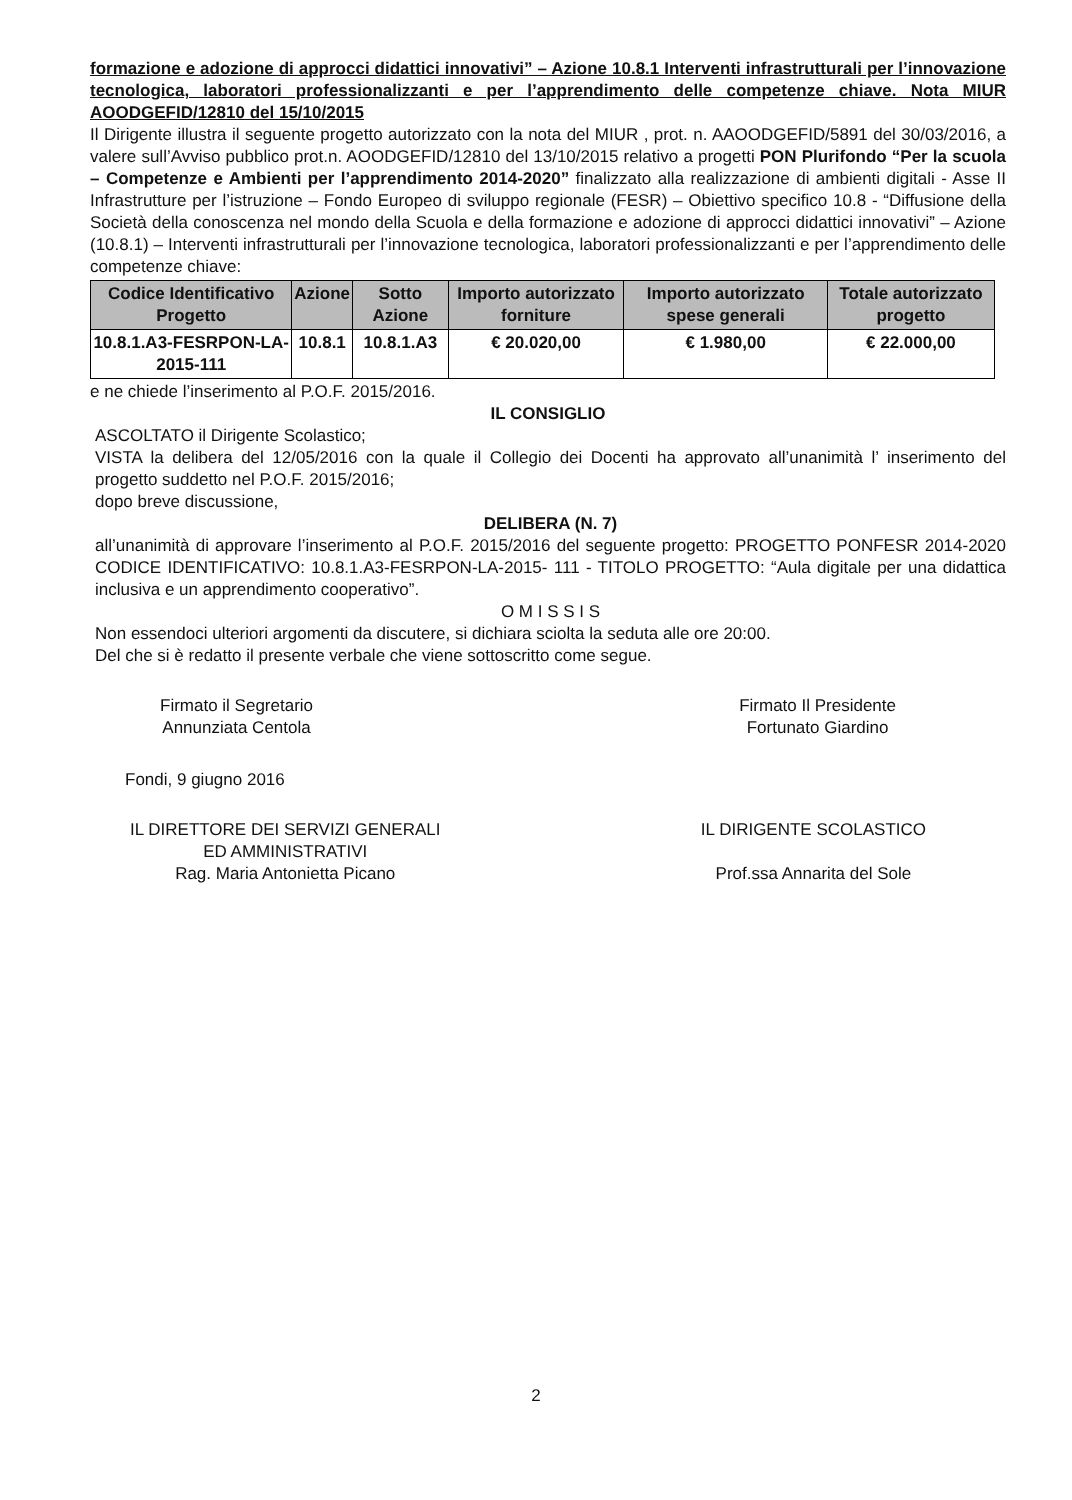formazione e adozione di approcci didattici innovativi” – Azione 10.8.1 Interventi infrastrutturali per l’innovazione tecnologica, laboratori professionalizzanti e per l’apprendimento delle competenze chiave. Nota MIUR AOODGEFID/12810 del 15/10/2015
Il Dirigente illustra il seguente progetto autorizzato con la nota del MIUR , prot. n. AAOODGEFID/5891 del 30/03/2016, a valere sull’Avviso pubblico prot.n. AOODGEFID/12810 del 13/10/2015 relativo a progetti PON Plurifondo “Per la scuola – Competenze e Ambienti per l’apprendimento 2014-2020” finalizzato alla realizzazione di ambienti digitali - Asse II Infrastrutture per l’istruzione – Fondo Europeo di sviluppo regionale (FESR) – Obiettivo specifico 10.8 - “Diffusione della Società della conoscenza nel mondo della Scuola e della formazione e adozione di approcci didattici innovativi” – Azione (10.8.1) – Interventi infrastrutturali per l’innovazione tecnologica, laboratori professionalizzanti e per l’apprendimento delle competenze chiave:
| Codice Identificativo Progetto | Azione | Sotto Azione | Importo autorizzato forniture | Importo autorizzato spese generali | Totale autorizzato progetto |
| --- | --- | --- | --- | --- | --- |
| 10.8.1.A3-FESRPON-LA-2015-111 | 10.8.1 | 10.8.1.A3 | € 20.020,00 | € 1.980,00 | € 22.000,00 |
e ne chiede l’inserimento al P.O.F. 2015/2016.
IL CONSIGLIO
ASCOLTATO il Dirigente Scolastico;
VISTA la delibera del 12/05/2016 con la quale il Collegio dei Docenti ha approvato all’unanimità l’ inserimento del progetto suddetto nel P.O.F. 2015/2016;
dopo breve discussione,
DELIBERA (N. 7)
all’unanimità di approvare l’inserimento al P.O.F. 2015/2016 del seguente progetto: PROGETTO PONFESR 2014-2020 CODICE IDENTIFICATIVO: 10.8.1.A3-FESRPON-LA-2015- 111 - TITOLO PROGETTO: “Aula digitale per una didattica inclusiva e un apprendimento cooperativo”.
O M I S S I S
Non essendoci ulteriori argomenti da discutere, si dichiara sciolta la seduta alle ore 20:00.
Del che si è redatto il presente verbale che viene sottoscritto come segue.
Firmato il Segretario
Annunziata Centola
Firmato Il Presidente
Fortunato Giardino
Fondi, 9 giugno 2016
IL DIRETTORE DEI SERVIZI GENERALI
ED AMMINISTRATIVI
Rag. Maria Antonietta Picano
IL DIRIGENTE SCOLASTICO
Prof.ssa Annarita del Sole
2